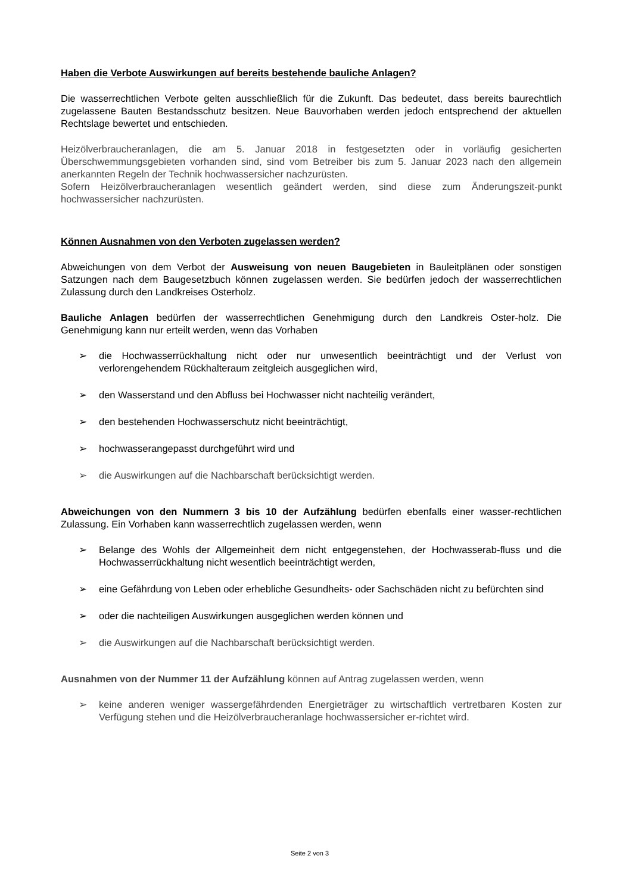Haben die Verbote Auswirkungen auf bereits bestehende bauliche Anlagen?
Die wasserrechtlichen Verbote gelten ausschließlich für die Zukunft. Das bedeutet, dass bereits baurechtlich zugelassene Bauten Bestandsschutz besitzen. Neue Bauvorhaben werden jedoch entsprechend der aktuellen Rechtslage bewertet und entschieden.
Heizölverbraucheranlagen, die am 5. Januar 2018 in festgesetzten oder in vorläufig gesicherten Überschwemmungsgebieten vorhanden sind, sind vom Betreiber bis zum 5. Januar 2023 nach den allgemein anerkannten Regeln der Technik hochwassersicher nachzurüsten.
Sofern Heizölverbraucheranlagen wesentlich geändert werden, sind diese zum Änderungszeit-punkt hochwassersicher nachzurüsten.
Können Ausnahmen von den Verboten zugelassen werden?
Abweichungen von dem Verbot der Ausweisung von neuen Baugebieten in Bauleitplänen oder sonstigen Satzungen nach dem Baugesetzbuch können zugelassen werden. Sie bedürfen jedoch der wasserrechtlichen Zulassung durch den Landkreises Osterholz.
Bauliche Anlagen bedürfen der wasserrechtlichen Genehmigung durch den Landkreis Oster-holz. Die Genehmigung kann nur erteilt werden, wenn das Vorhaben
➢ die Hochwasserrückhaltung nicht oder nur unwesentlich beeinträchtigt und der Verlust von verlorengehendem Rückhalteraum zeitgleich ausgeglichen wird,
➢ den Wasserstand und den Abfluss bei Hochwasser nicht nachteilig verändert,
➢ den bestehenden Hochwasserschutz nicht beeinträchtigt,
➢ hochwasserangepasst durchgeführt wird und
➢ die Auswirkungen auf die Nachbarschaft berücksichtigt werden.
Abweichungen von den Nummern 3 bis 10 der Aufzählung bedürfen ebenfalls einer wasser-rechtlichen Zulassung. Ein Vorhaben kann wasserrechtlich zugelassen werden, wenn
➢ Belange des Wohls der Allgemeinheit dem nicht entgegenstehen, der Hochwasserab-fluss und die Hochwasserrückhaltung nicht wesentlich beeinträchtigt werden,
➢ eine Gefährdung von Leben oder erhebliche Gesundheits- oder Sachschäden nicht zu befürchten sind
➢ oder die nachteiligen Auswirkungen ausgeglichen werden können und
➢ die Auswirkungen auf die Nachbarschaft berücksichtigt werden.
Ausnahmen von der Nummer 11 der Aufzählung können auf Antrag zugelassen werden, wenn
➢ keine anderen weniger wassergefährdenden Energieträger zu wirtschaftlich vertretbaren Kosten zur Verfügung stehen und die Heizölverbraucheranlage hochwassersicher er-richtet wird.
Seite 2 von 3